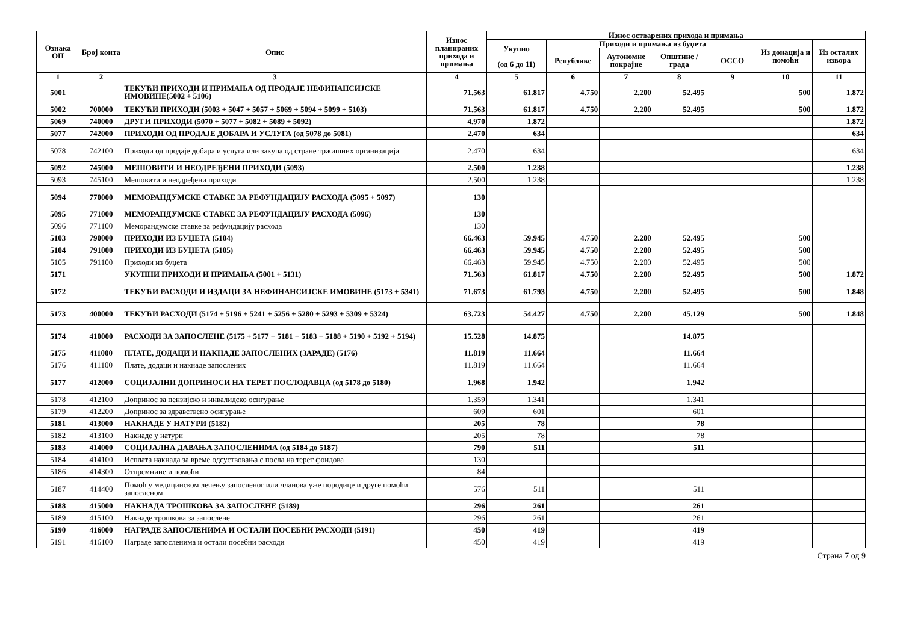| Ознака ОП | Број конта | Опис | Износ планираних прихода и примања | Износ остварених прихода и примања | | | | | | |
| --- | --- | --- | --- | --- | --- | --- | --- | --- | --- | --- |
| | | | | Укупно (од 6 до 11) | Приходи и примања из буџета | | | | Из донација и помоћи | Из осталих извора |
| | | | | | Републике | Аутономне покрајне | Општине / града | ОССО | | |
| 1 | 2 | 3 | 4 | 5 | 6 | 7 | 8 | 9 | 10 | 11 |
| 5001 | | ТЕКУЋИ ПРИХОДИ И ПРИМАЊА ОД ПРОДАЈЕ НЕФИНАНСИЈСКЕ ИМОВИНЕ(5002 + 5106) | 71.563 | 61.817 | 4.750 | 2.200 | 52.495 | | 500 | 1.872 |
| 5002 | 700000 | ТЕКУЋИ ПРИХОДИ (5003 + 5047 + 5057 + 5069 + 5094 + 5099 + 5103) | 71.563 | 61.817 | 4.750 | 2.200 | 52.495 | | 500 | 1.872 |
| 5069 | 740000 | ДРУГИ ПРИХОДИ (5070 + 5077 + 5082 + 5089 + 5092) | 4.970 | 1.872 | | | | | | 1.872 |
| 5077 | 742000 | ПРИХОДИ ОД ПРОДАЈЕ ДОБАРА И УСЛУГА (од 5078 до 5081) | 2.470 | 634 | | | | | | 634 |
| 5078 | 742100 | Приходи од продаје добара и услуга или закупа од стране тржишних организација | 2.470 | 634 | | | | | | 634 |
| 5092 | 745000 | МЕШОВИТИ И НЕОДРЕЂЕНИ ПРИХОДИ (5093) | 2.500 | 1.238 | | | | | | 1.238 |
| 5093 | 745100 | Мешовити и неодређени приходи | 2.500 | 1.238 | | | | | | 1.238 |
| 5094 | 770000 | МЕМОРАНДУМСКЕ СТАВКЕ ЗА РЕФУНДАЦИЈУ РАСХОДА (5095 + 5097) | 130 | | | | | | | |
| 5095 | 771000 | МЕМОРАНДУМСКЕ СТАВКЕ ЗА РЕФУНДАЦИЈУ РАСХОДА (5096) | 130 | | | | | | | |
| 5096 | 771100 | Меморандумске ставке за рефундацију расхода | 130 | | | | | | | |
| 5103 | 790000 | ПРИХОДИ ИЗ БУЏЕТА (5104) | 66.463 | 59.945 | 4.750 | 2.200 | 52.495 | | 500 | |
| 5104 | 791000 | ПРИХОДИ ИЗ БУЏЕТА (5105) | 66.463 | 59.945 | 4.750 | 2.200 | 52.495 | | 500 | |
| 5105 | 791100 | Приходи из буџета | 66.463 | 59.945 | 4.750 | 2.200 | 52.495 | | 500 | |
| 5171 | | УКУПНИ ПРИХОДИ И ПРИМАЊА (5001 + 5131) | 71.563 | 61.817 | 4.750 | 2.200 | 52.495 | | 500 | 1.872 |
| 5172 | | ТЕКУЋИ РАСХОДИ И ИЗДАЦИ ЗА НЕФИНАНСИЈСКЕ ИМОВИНЕ (5173 + 5341) | 71.673 | 61.793 | 4.750 | 2.200 | 52.495 | | 500 | 1.848 |
| 5173 | 400000 | ТЕКУЋИ РАСХОДИ (5174 + 5196 + 5241 + 5256 + 5280 + 5293 + 5309 + 5324) | 63.723 | 54.427 | 4.750 | 2.200 | 45.129 | | 500 | 1.848 |
| 5174 | 410000 | РАСХОДИ ЗА ЗАПОСЛЕНЕ (5175 + 5177 + 5181 + 5183 + 5188 + 5190 + 5192 + 5194) | 15.528 | 14.875 | | | 14.875 | | | |
| 5175 | 411000 | ПЛАТЕ, ДОДАЦИ И НАКНАДЕ ЗАПОСЛЕНИХ (ЗАРАДЕ) (5176) | 11.819 | 11.664 | | | 11.664 | | | |
| 5176 | 411100 | Плате, додаци и накнаде запослених | 11.819 | 11.664 | | | 11.664 | | | |
| 5177 | 412000 | СОЦИЈАЛНИ ДОПРИНОСИ НА ТЕРЕТ ПОСЛОДАВЦА (од 5178 до 5180) | 1.968 | 1.942 | | | 1.942 | | | |
| 5178 | 412100 | Допринос за пензијско и инвалидско осигурање | 1.359 | 1.341 | | | 1.341 | | | |
| 5179 | 412200 | Допринос за здравствено осигурање | 609 | 601 | | | 601 | | | |
| 5181 | 413000 | НАКНАДЕ У НАТУРИ (5182) | 205 | 78 | | | 78 | | | |
| 5182 | 413100 | Накнаде у натури | 205 | 78 | | | 78 | | | |
| 5183 | 414000 | СОЦИЈАЛНА ДАВАЊА ЗАПОСЛЕНИМА (од 5184 до 5187) | 790 | 511 | | | 511 | | | |
| 5184 | 414100 | Исплата накнада за време одсуствовања с посла на терет фондова | 130 | | | | | | | |
| 5186 | 414300 | Отпремнине и помоћи | 84 | | | | | | | |
| 5187 | 414400 | Помоћ у медицинском лечењу запосленог или чланова уже породице и друге помоћи запосленом | 576 | 511 | | | 511 | | | |
| 5188 | 415000 | НАКНАДА ТРОШКОВА ЗА ЗАПОСЛЕНЕ (5189) | 296 | 261 | | | 261 | | | |
| 5189 | 415100 | Накнаде трошкова за запослене | 296 | 261 | | | 261 | | | |
| 5190 | 416000 | НАГРАДЕ ЗАПОСЛЕНИМА И ОСТАЛИ ПОСЕБНИ РАСХОДИ (5191) | 450 | 419 | | | 419 | | | |
| 5191 | 416100 | Награде запосленима и остали посебни расходи | 450 | 419 | | | 419 | | | |
Страна 7 од 9